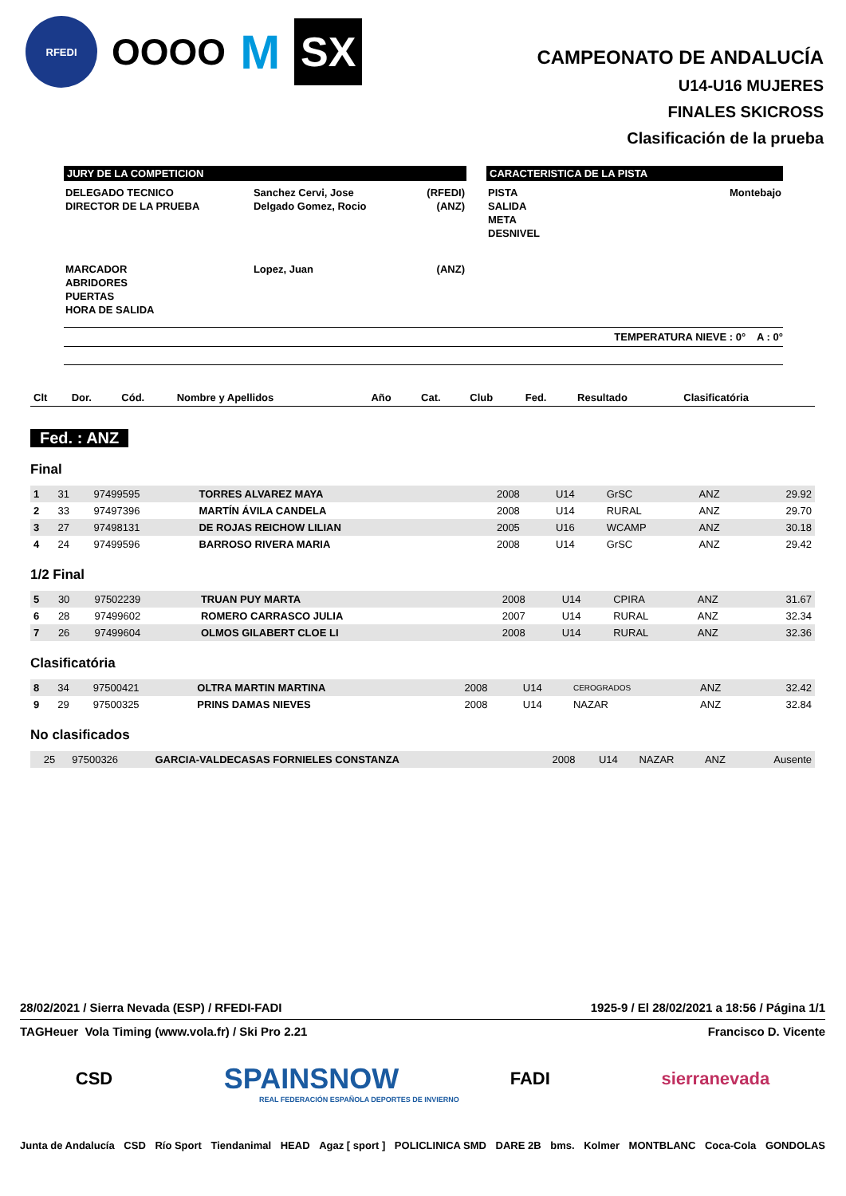RFEDI
OOOO
M
SX
CAMPEONATO DE ANDALUCÍA
U14-U16 MUJERES
FINALES SKICROSS
Clasificación de la prueba
JURY DE LA COMPETICION
| DELEGADO TECNICO | Sanchez Cervi, Jose | (RFEDI) |
| DIRECTOR DE LA PRUEBA | Delgado Gomez, Rocio | (ANZ) |
| MARCADOR | Lopez, Juan | (ANZ) |
| ABRIDORES | | |
| PUERTAS | | |
| HORA DE SALIDA | | |
CARACTERISTICA DE LA PISTA
| PISTA | Montebajo |
| SALIDA | |
| META | |
| DESNIVEL | |
TEMPERATURA NIEVE : 0° A : 0°
| Clt | Dor. | Cód. | Nombre y Apellidos | Año | Cat. | Club | Fed. | Resultado | Clasificatória |
Fed. : ANZ
Final
| 1 | 31 | 97499595 | TORRES ALVAREZ MAYA | 2008 | U14 | GrSC | ANZ | 29.92 |
| 2 | 33 | 97497396 | MARTÍN ÁVILA CANDELA | 2008 | U14 | RURAL | ANZ | 29.70 |
| 3 | 27 | 97498131 | DE ROJAS REICHOW LILIAN | 2005 | U16 | WCAMP | ANZ | 30.18 |
| 4 | 24 | 97499596 | BARROSO RIVERA MARIA | 2008 | U14 | GrSC | ANZ | 29.42 |
1/2 Final
| 5 | 30 | 97502239 | TRUAN PUY MARTA | 2008 | U14 | CPIRA | ANZ | 31.67 |
| 6 | 28 | 97499602 | ROMERO CARRASCO JULIA | 2007 | U14 | RURAL | ANZ | 32.34 |
| 7 | 26 | 97499604 | OLMOS GILABERT CLOE LI | 2008 | U14 | RURAL | ANZ | 32.36 |
Clasificatória
| 8 | 34 | 97500421 | OLTRA MARTIN MARTINA | 2008 | U14 | CEROGRADOS | ANZ | 32.42 |
| 9 | 29 | 97500325 | PRINS DAMAS NIEVES | 2008 | U14 | NAZAR | ANZ | 32.84 |
No clasificados
| | 25 | 97500326 | GARCIA-VALDECASAS FORNIELES CONSTANZA | 2008 | U14 | NAZAR | ANZ | Ausente |
28/02/2021 / Sierra Nevada (ESP) / RFEDI-FADI 1925-9 / El 28/02/2021 a 18:56 / Página 1/1
TAGHeuer Vola Timing (www.vola.fr) / Ski Pro 2.21 Francisco D. Vicente
CSD SPAINSNOW FADI sierranevada
REAL FEDERACIÓN ESPAÑOLA DEPORTES DE INVIERNO
Junta de Andalucía CSD Río Sport Tiendanimal HEAD Agaz [ sport ] POLICLINICA SMD DARE 2B bms. Kolmer MONTBLANC Coca-Cola GONDOLAS